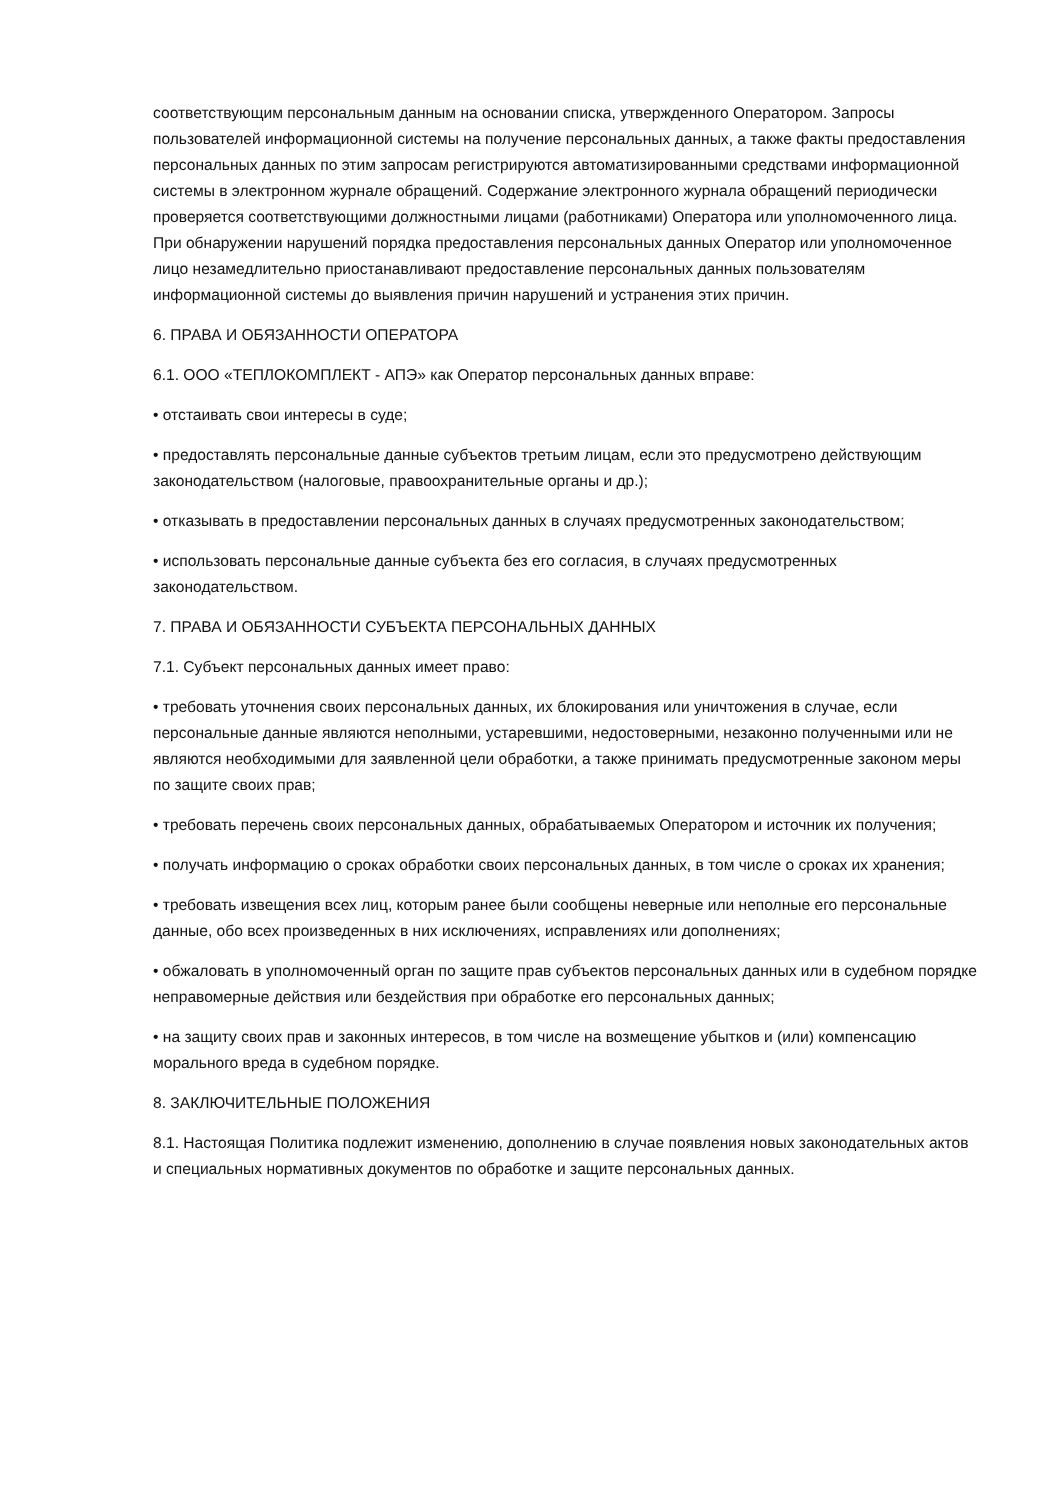соответствующим персональным данным на основании списка, утвержденного Оператором. Запросы пользователей информационной системы на получение персональных данных, а также факты предоставления персональных данных по этим запросам регистрируются автоматизированными средствами информационной системы в электронном журнале обращений. Содержание электронного журнала обращений периодически проверяется соответствующими должностными лицами (работниками) Оператора или уполномоченного лица. При обнаружении нарушений порядка предоставления персональных данных Оператор или уполномоченное лицо незамедлительно приостанавливают предоставление персональных данных пользователям информационной системы до выявления причин нарушений и устранения этих причин.
6. ПРАВА И ОБЯЗАННОСТИ ОПЕРАТОРА
6.1. ООО «ТЕПЛОКОМПЛЕКТ - АПЭ» как Оператор персональных данных вправе:
• отстаивать свои интересы в суде;
• предоставлять персональные данные субъектов третьим лицам, если это предусмотрено действующим законодательством (налоговые, правоохранительные органы и др.);
• отказывать в предоставлении персональных данных в случаях предусмотренных законодательством;
• использовать персональные данные субъекта без его согласия, в случаях предусмотренных законодательством.
7. ПРАВА И ОБЯЗАННОСТИ СУБЪЕКТА ПЕРСОНАЛЬНЫХ ДАННЫХ
7.1. Субъект персональных данных имеет право:
• требовать уточнения своих персональных данных, их блокирования или уничтожения в случае, если персональные данные являются неполными, устаревшими, недостоверными, незаконно полученными или не являются необходимыми для заявленной цели обработки, а также принимать предусмотренные законом меры по защите своих прав;
• требовать перечень своих персональных данных, обрабатываемых Оператором и источник их получения;
• получать информацию о сроках обработки своих персональных данных, в том числе о сроках их хранения;
• требовать извещения всех лиц, которым ранее были сообщены неверные или неполные его персональные данные, обо всех произведенных в них исключениях, исправлениях или дополнениях;
• обжаловать в уполномоченный орган по защите прав субъектов персональных данных или в судебном порядке неправомерные действия или бездействия при обработке его персональных данных;
• на защиту своих прав и законных интересов, в том числе на возмещение убытков и (или) компенсацию морального вреда в судебном порядке.
8. ЗАКЛЮЧИТЕЛЬНЫЕ ПОЛОЖЕНИЯ
8.1. Настоящая Политика подлежит изменению, дополнению в случае появления новых законодательных актов и специальных нормативных документов по обработке и защите персональных данных.